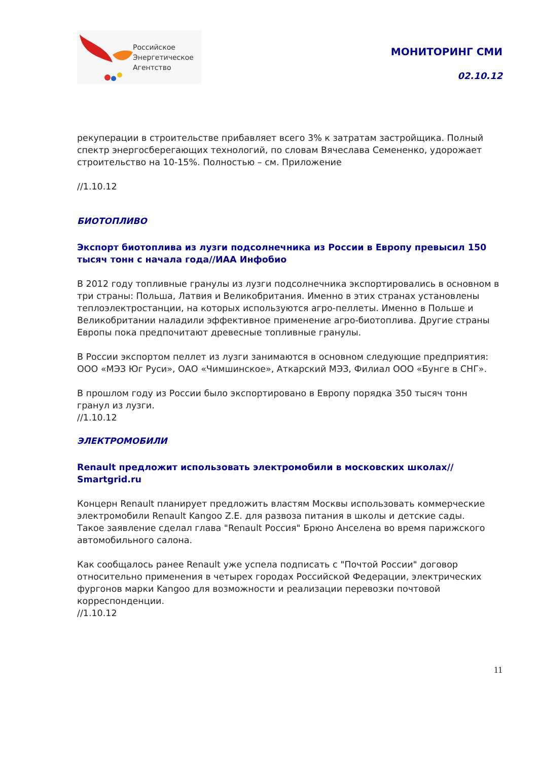Российское
Энергетическое
Агентство
МОНИТОРИНГ СМИ
02.10.12
рекуперации в строительстве прибавляет всего 3% к затратам застройщика. Полный спектр энергосберегающих технологий, по словам Вячеслава Семененко, удорожает строительство на 10-15%. Полностью – см. Приложение
//1.10.12
БИОТОПЛИВО
Экспорт биотоплива из лузги подсолнечника из России в Европу превысил 150 тысяч тонн с начала года//ИАА Инфобио
В 2012 году топливные гранулы из лузги подсолнечника экспортировались в основном в три страны: Польша, Латвия и Великобритания. Именно в этих странах установлены теплоэлектростанции, на которых используются агро-пеллеты. Именно в Польше и Великобритании наладили эффективное применение агро-биотоплива. Другие страны Европы пока предпочитают древесные топливные гранулы.
В России экспортом пеллет из лузги занимаются в основном следующие предприятия: ООО «МЭЗ Юг Руси», ОАО «Чимшинское», Аткарский МЭЗ, Филиал ООО «Бунге в СНГ».
В прошлом году из России было экспортировано в Европу порядка 350 тысяч тонн гранул из лузги.
//1.10.12
ЭЛЕКТРОМОБИЛИ
Renault предложит использовать электромобили в московских школах// Smartgrid.ru
Концерн Renault планирует предложить властям Москвы использовать коммерческие электромобили Renault Kangoo Z.E. для развоза питания в школы и детские сады.
Такое заявление сделал глава "Renault Россия" Брюно Анселена во время парижского автомобильного салона.
Как сообщалось ранее Renault уже успела подписать с "Почтой России" договор относительно применения в четырех городах Российской Федерации, электрических фургонов марки Kangoo для возможности и реализации перевозки почтовой корреспонденции.
//1.10.12
11